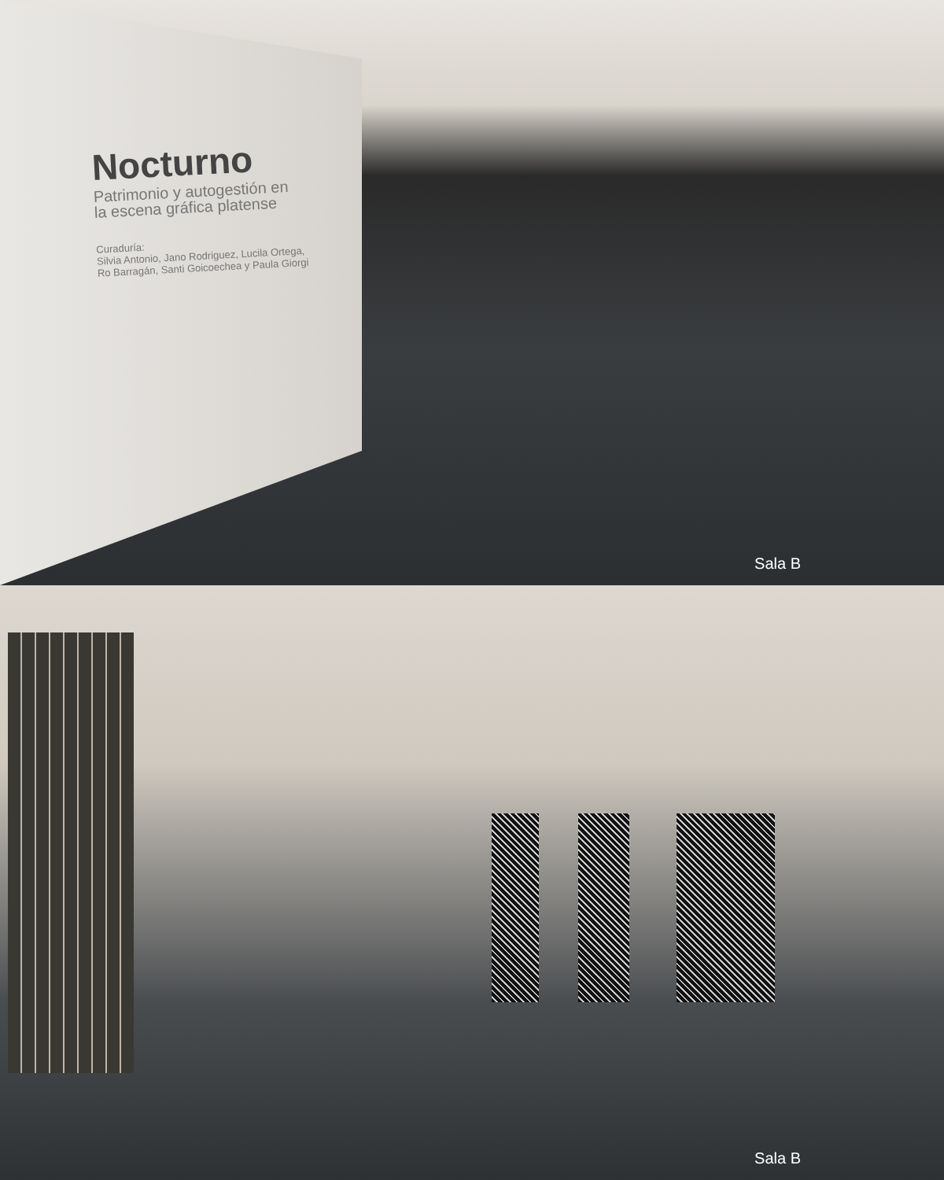Nocturno
Patrimonio y autogestión en
la escena gráfica platense
Curaduría:
Silvia Antonio, Jano Rodriguez, Lucila Ortega,
Ro Barragán, Santi Goicoechea y Paula Giorgi
Sala B
Sala B